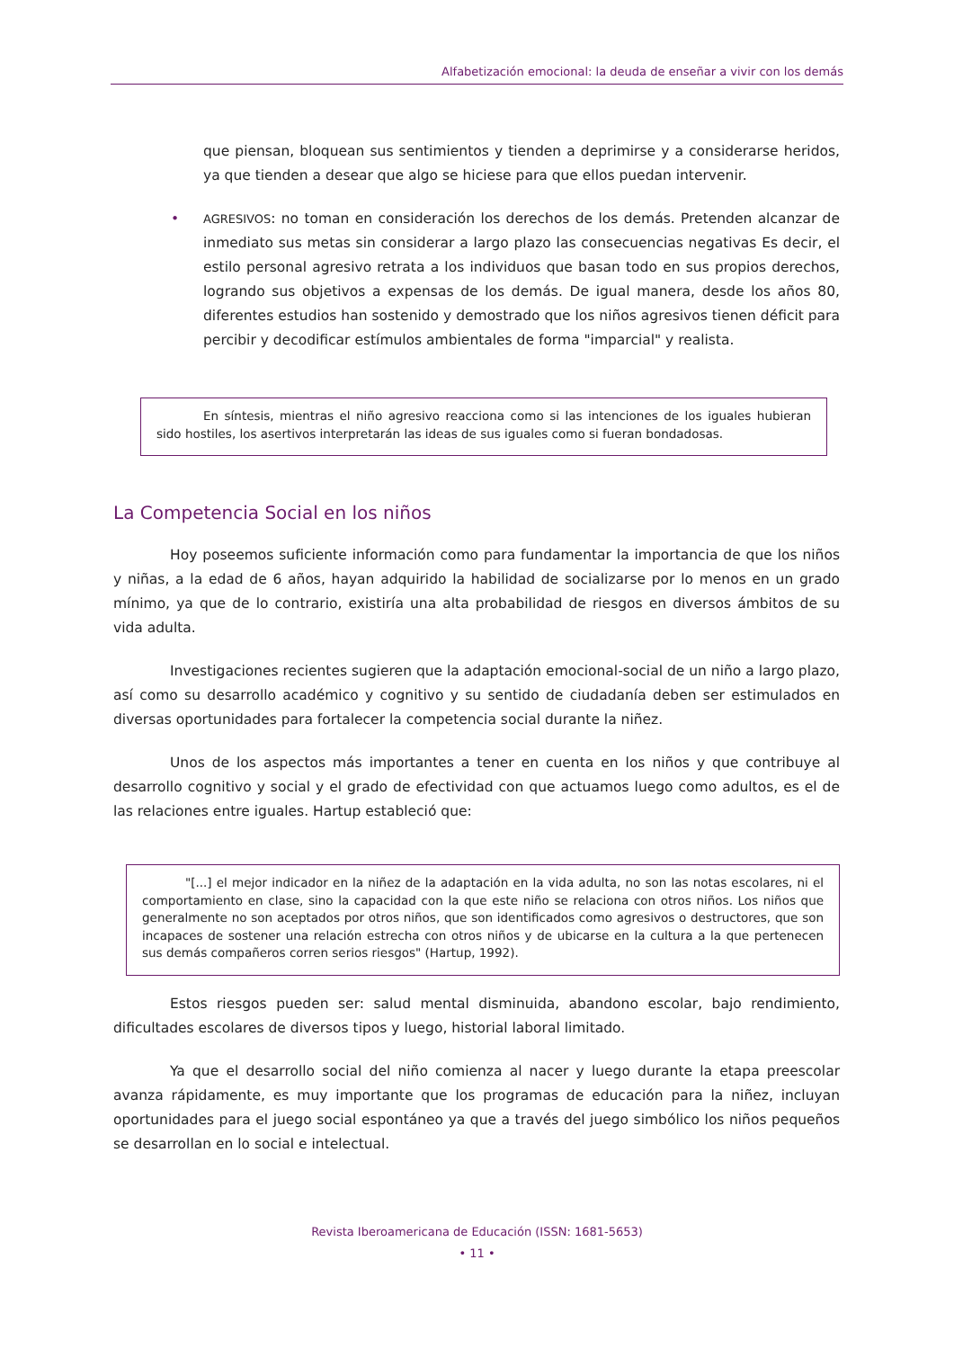Alfabetización emocional: la deuda de enseñar a vivir con los demás
que piensan, bloquean sus sentimientos y tienden a deprimirse y a considerarse heridos, ya que tienden a desear que algo se hiciese para que ellos puedan intervenir.
• AGRESIVOS: no toman en consideración los derechos de los demás. Pretenden alcanzar de inmediato sus metas sin considerar a largo plazo las consecuencias negativas Es decir, el estilo personal agresivo retrata a los individuos que basan todo en sus propios derechos, logrando sus objetivos a expensas de los demás. De igual manera, desde los años 80, diferentes estudios han sostenido y demostrado que los niños agresivos tienen déficit para percibir y decodificar estímulos ambientales de forma "imparcial" y realista.
En síntesis, mientras el niño agresivo reacciona como si las intenciones de los iguales hubieran sido hostiles, los asertivos interpretarán las ideas de sus iguales como si fueran bondadosas.
La Competencia Social en los niños
Hoy poseemos suficiente información como para fundamentar la importancia de que los niños y niñas, a la edad de 6 años, hayan adquirido la habilidad de socializarse por lo menos en un grado mínimo, ya que de lo contrario, existiría una alta probabilidad de riesgos en diversos ámbitos de su vida adulta.
Investigaciones recientes sugieren que la adaptación emocional-social de un niño a largo plazo, así como su desarrollo académico y cognitivo y su sentido de ciudadanía deben ser estimulados en diversas oportunidades para fortalecer la competencia social durante la niñez.
Unos de los aspectos más importantes a tener en cuenta en los niños y que contribuye al desarrollo cognitivo y social y el grado de efectividad con que actuamos luego como adultos, es el de las relaciones entre iguales. Hartup estableció que:
"[...] el mejor indicador en la niñez de la adaptación en la vida adulta, no son las notas escolares, ni el comportamiento en clase, sino la capacidad con la que este niño se relaciona con otros niños. Los niños que generalmente no son aceptados por otros niños, que son identificados como agresivos o destructores, que son incapaces de sostener una relación estrecha con otros niños y de ubicarse en la cultura a la que pertenecen sus demás compañeros corren serios riesgos" (Hartup, 1992).
Estos riesgos pueden ser: salud mental disminuida, abandono escolar, bajo rendimiento, dificultades escolares de diversos tipos y luego, historial laboral limitado.
Ya que el desarrollo social del niño comienza al nacer y luego durante la etapa preescolar avanza rápidamente, es muy importante que los programas de educación para la niñez, incluyan oportunidades para el juego social espontáneo ya que a través del juego simbólico los niños pequeños se desarrollan en lo social e intelectual.
Revista Iberoamericana de Educación (ISSN: 1681-5653)
• 11 •